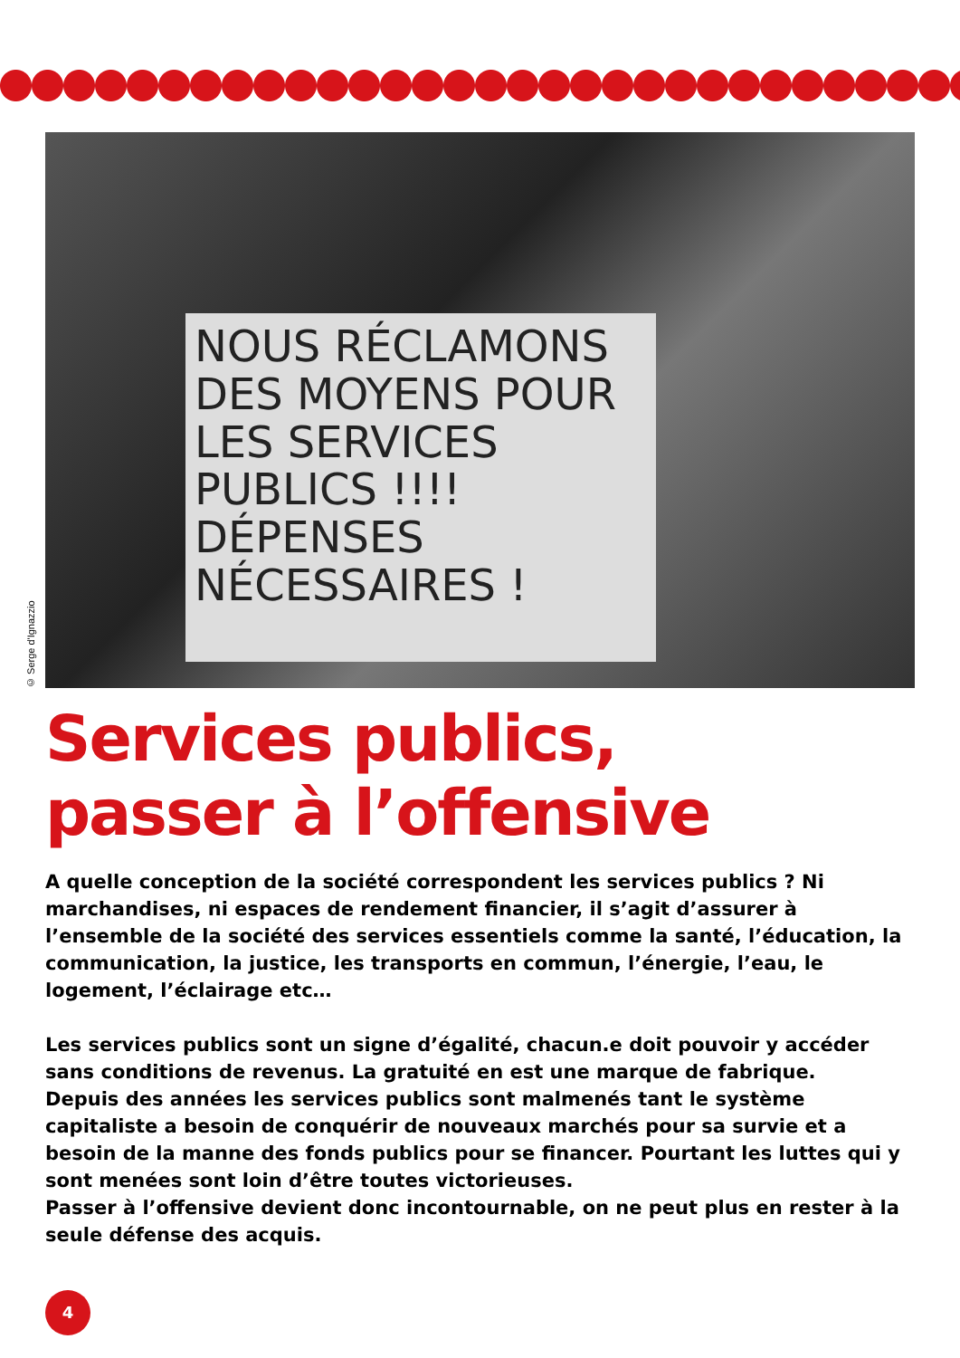NOUS RÉCLAMONS DES MOYENS POUR LES SERVICES PUBLICS !!!! DÉPENSES NÉCESSAIRES !
© Serge d'Ignazzio
Services publics,
passer à l’offensive
A quelle conception de la société correspondent les services publics ? Ni marchandises, ni espaces de rendement financier, il s’agit d’assurer à l’ensemble de la société des services essentiels comme la santé, l’éducation, la communication, la justice, les transports en commun, l’énergie, l’eau, le logement, l’éclairage etc…
Les services publics sont un signe d’égalité, chacun.e doit pouvoir y accéder sans conditions de revenus. La gratuité en est une marque de fabrique.
Depuis des années les services publics sont malmenés tant le système capitaliste a besoin de conquérir de nouveaux marchés pour sa survie et a besoin de la manne des fonds publics pour se financer. Pourtant les luttes qui y sont menées sont loin d’être toutes victorieuses.
Passer à l’offensive devient donc incontournable, on ne peut plus en rester à la seule défense des acquis.
4